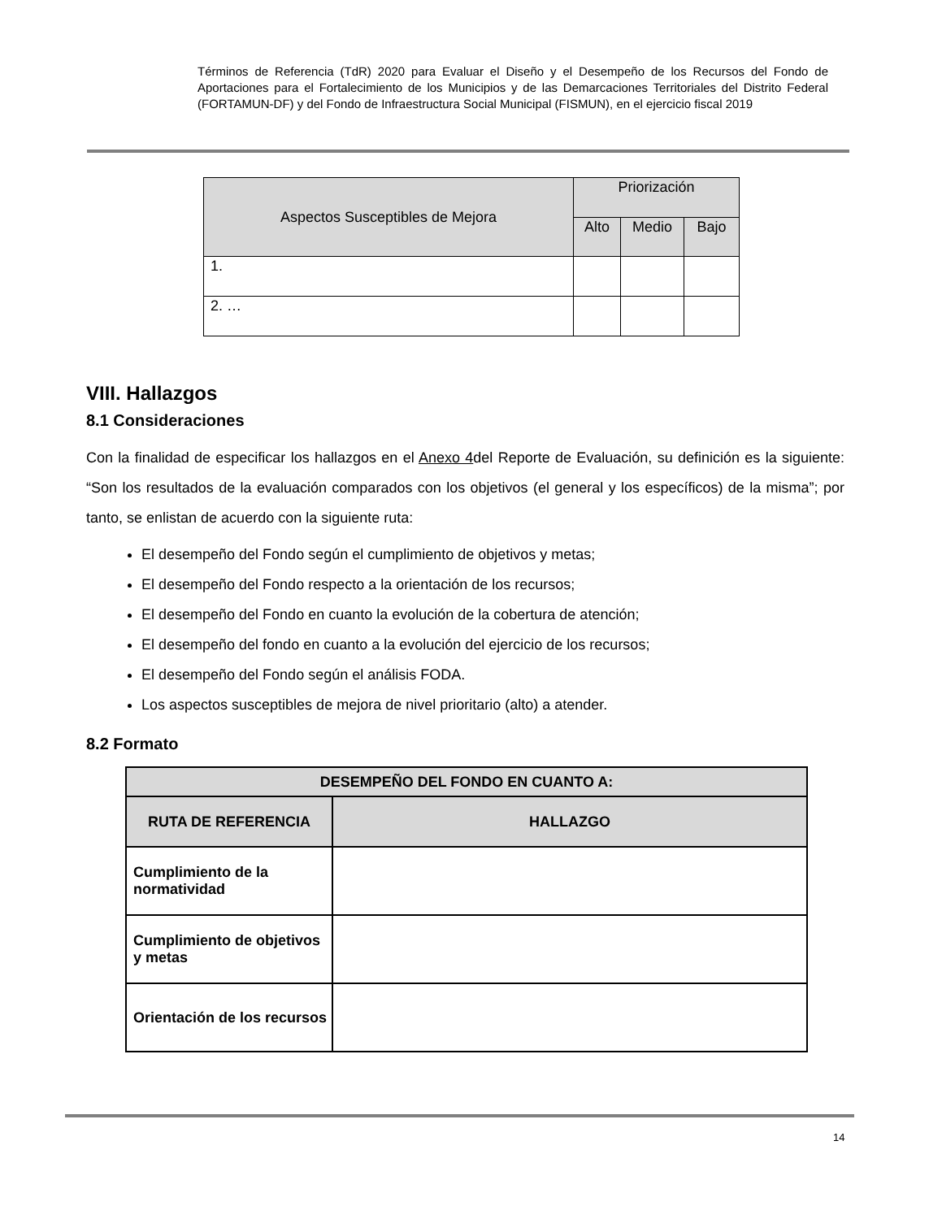Términos de Referencia (TdR) 2020 para Evaluar el Diseño y el Desempeño de los Recursos del Fondo de Aportaciones para el Fortalecimiento de los Municipios y de las Demarcaciones Territoriales del Distrito Federal (FORTAMUN-DF) y del Fondo de Infraestructura Social Municipal (FISMUN), en el ejercicio fiscal 2019
| Aspectos Susceptibles de Mejora | Priorización | | |
| --- | --- | --- | --- |
| | Alto | Medio | Bajo |
| 1. | | | |
| 2. … | | | |
VIII. Hallazgos
8.1 Consideraciones
Con la finalidad de especificar los hallazgos en el Anexo 4del Reporte de Evaluación, su definición es la siguiente: “Son los resultados de la evaluación comparados con los objetivos (el general y los específicos) de la misma”; por tanto, se enlistan de acuerdo con la siguiente ruta:
El desempeño del Fondo según el cumplimiento de objetivos y metas;
El desempeño del Fondo respecto a la orientación de los recursos;
El desempeño del Fondo en cuanto la evolución de la cobertura de atención;
El desempeño del fondo en cuanto a la evolución del ejercicio de los recursos;
El desempeño del Fondo según el análisis FODA.
Los aspectos susceptibles de mejora de nivel prioritario (alto) a atender.
8.2 Formato
| DESEMPEÑO DEL FONDO EN CUANTO A: | |
| --- | --- |
| RUTA DE REFERENCIA | HALLAZGO |
| Cumplimiento de la normatividad | |
| Cumplimiento de objetivos y metas | |
| Orientación de los recursos | |
14